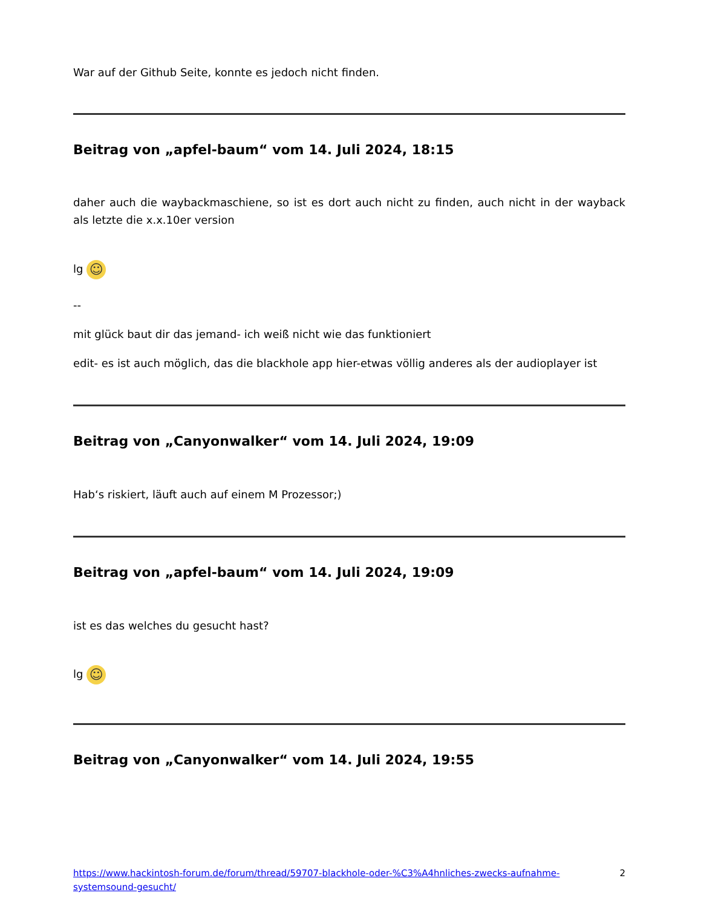War auf der Github Seite, konnte es jedoch nicht finden.
Beitrag von „apfel-baum“ vom 14. Juli 2024, 18:15
daher auch die waybackmaschiene, so ist es dort auch nicht zu finden, auch nicht in der wayback als letzte die x.x.10er version
lg ☺
--
mit glück baut dir das jemand- ich weiß nicht wie das funktioniert
edit- es ist auch möglich, das die blackhole app hier-etwas völlig anderes als der audioplayer ist
Beitrag von „Canyonwalker“ vom 14. Juli 2024, 19:09
Hab‘s riskiert, läuft auch auf einem M Prozessor;)
Beitrag von „apfel-baum“ vom 14. Juli 2024, 19:09
ist es das welches du gesucht hast?
lg ☺
Beitrag von „Canyonwalker“ vom 14. Juli 2024, 19:55
https://www.hackintosh-forum.de/forum/thread/59707-blackhole-oder-%C3%A4hnliches-zwecks-aufnahme-systemsound-gesucht/ 2